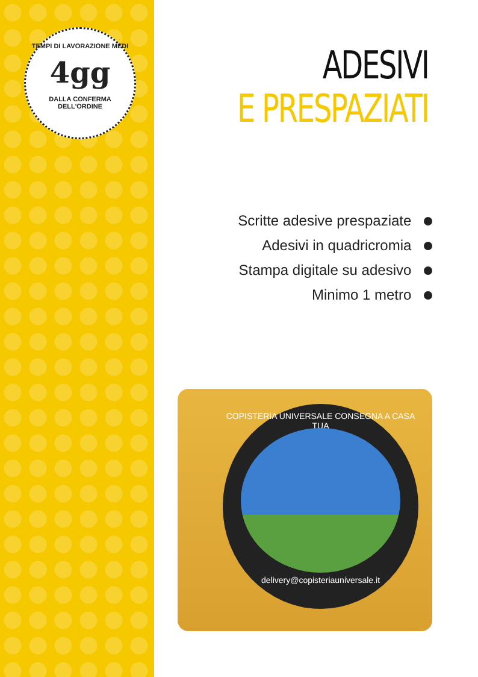TEMPI DI LAVORAZIONE MEDI
4gg
DALLA CONFERMA DELL'ORDINE
ADESIVI
E PRESPAZIATI
Scritte adesive prespaziate
Adesivi in quadricromia
Stampa digitale su adesivo
Minimo 1 metro
COPISTERIA UNIVERSALE CONSEGNA A CASA TUA
delivery@copisteriauniversale.it